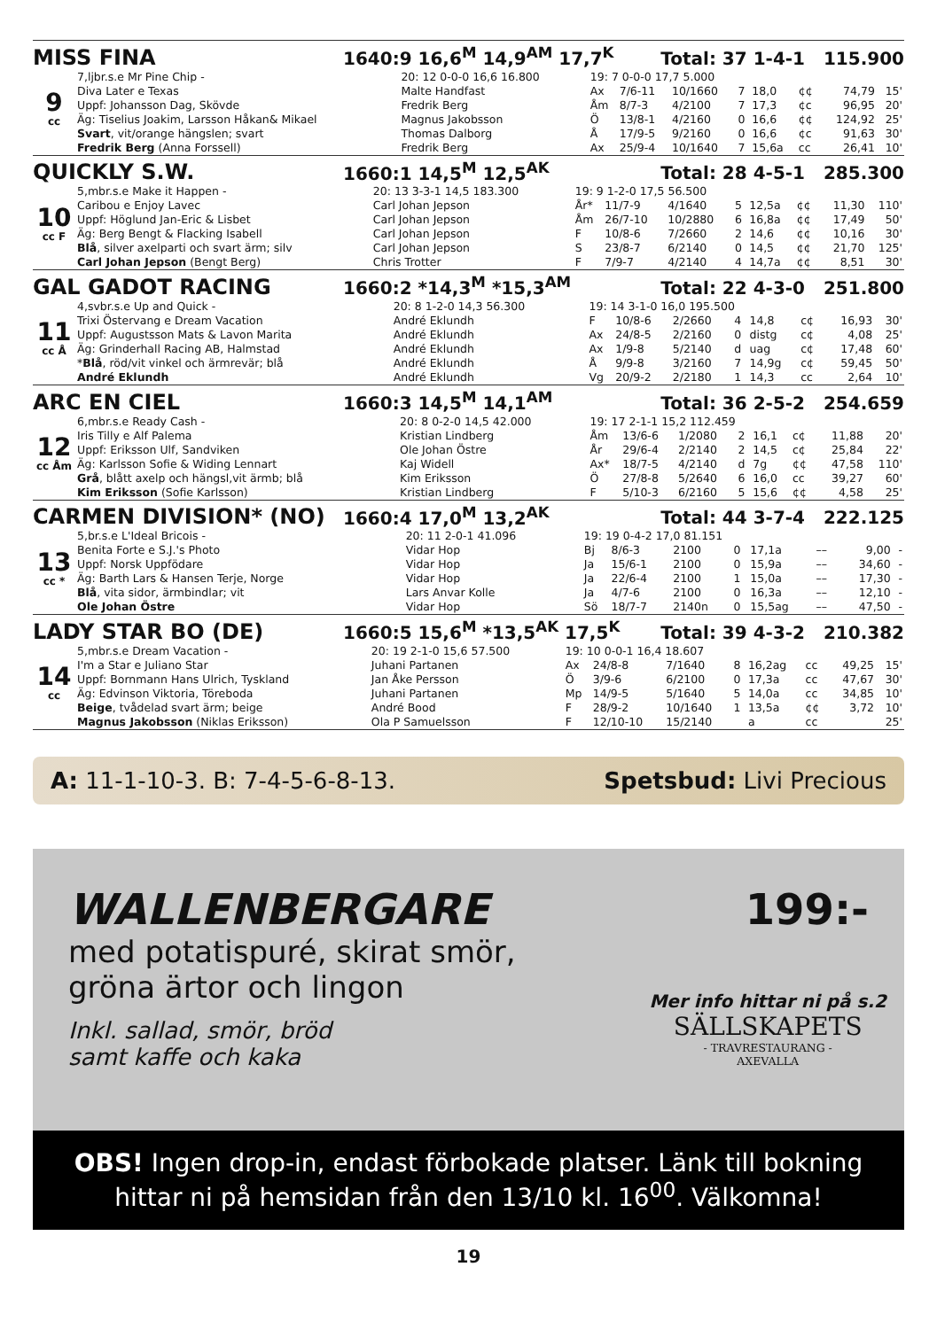MISS FINA 1640:9 16,6<sup>M</sup> 14,9<sup>AM</sup> 17,7<sup>K</sup> Total: 37 1-4-1 115.900
| 9 cc | 7,ljbr.s.e Mr Pine Chip - | 20: 12 0-0-0 16,6 16.800 | 19: 7 0-0-0 17,7 5.000 | | | | | | | |
| | Diva Later e Texas | Malte Handfast | Ax | 7/6-11 | 10/1660 | 7 | 18,0 | ¢¢ | 74,79 | 15' |
| | Uppf: Johansson Dag, Skövde | Fredrik Berg | Åm | 8/7-3 | 4/2100 | 7 | 17,3 | ¢c | 96,95 | 20' |
| | Äg: Tiselius Joakim, Larsson Håkan& Mikael | Magnus Jakobsson | Ö | 13/8-1 | 4/2160 | 0 | 16,6 | ¢¢ | 124,92 | 25' |
| | Svart , vit/orange hängslen; svart | Thomas Dalborg | Å | 17/9-5 | 9/2160 | 0 | 16,6 | ¢c | 91,63 | 30' |
| | Fredrik Berg (Anna Forssell) | Fredrik Berg | Ax | 25/9-4 | 10/1640 | 7 | 15,6a | cc | 26,41 | 10' |
QUICKLY S.W. 1660:1 14,5<sup>M</sup> 12,5<sup>AK</sup> Total: 28 4-5-1 285.300
| 10 cc F | 5,mbr.s.e Make it Happen - | 20: 13 3-3-1 14,5 183.300 | 19: 9 1-2-0 17,5 56.500 | | | | | | | |
| | Caribou e Enjoy Lavec | Carl Johan Jepson | År* | 11/7-9 | 4/1640 | 5 | 12,5a | ¢¢ | 11,30 | 110' |
| | Uppf: Höglund Jan-Eric & Lisbet | Carl Johan Jepson | Åm | 26/7-10 | 10/2880 | 6 | 16,8a | ¢¢ | 17,49 | 50' |
| | Äg: Berg Bengt & Flacking Isabell | Carl Johan Jepson | F | 10/8-6 | 7/2660 | 2 | 14,6 | ¢¢ | 10,16 | 30' |
| | Blå , silver axelparti och svart ärm; silv | Carl Johan Jepson | S | 23/8-7 | 6/2140 | 0 | 14,5 | ¢¢ | 21,70 | 125' |
| | Carl Johan Jepson (Bengt Berg) | Chris Trotter | F | 7/9-7 | 4/2140 | 4 | 14,7a | ¢¢ | 8,51 | 30' |
GAL GADOT RACING 1660:2 *14,3<sup>M</sup> *15,3<sup>AM</sup> Total: 22 4-3-0 251.800
| 11 cc Å | 4,svbr.s.e Up and Quick - | 20: 8 1-2-0 14,3 56.300 | 19: 14 3-1-0 16,0 195.500 | | | | | | | |
| | Trixi Östervang e Dream Vacation | André Eklundh | F | 10/8-6 | 2/2660 | 4 | 14,8 | c¢ | 16,93 | 30' |
| | Uppf: Augustsson Mats & Lavon Marita | André Eklundh | Ax | 24/8-5 | 2/2160 | 0 | distg | c¢ | 4,08 | 25' |
| | Äg: Grinderhall Racing AB, Halmstad | André Eklundh | Ax | 1/9-8 | 5/2140 | d | uag | c¢ | 17,48 | 60' |
| | * Blå , röd/vit vinkel och ärmrevär; blå | André Eklundh | Å | 9/9-8 | 3/2160 | 7 | 14,9g | c¢ | 59,45 | 50' |
| | André Eklundh | André Eklundh | Vg | 20/9-2 | 2/2180 | 1 | 14,3 | cc | 2,64 | 10' |
ARC EN CIEL 1660:3 14,5<sup>M</sup> 14,1<sup>AM</sup> Total: 36 2-5-2 254.659
| 12 cc Åm | 6,mbr.s.e Ready Cash - | 20: 8 0-2-0 14,5 42.000 | 19: 17 2-1-1 15,2 112.459 | | | | | | | |
| | Iris Tilly e Alf Palema | Kristian Lindberg | Åm | 13/6-6 | 1/2080 | 2 | 16,1 | c¢ | 11,88 | 20' |
| | Uppf: Eriksson Ulf, Sandviken | Ole Johan Östre | År | 29/6-4 | 2/2140 | 2 | 14,5 | c¢ | 25,84 | 22' |
| | Äg: Karlsson Sofie & Widing Lennart | Kaj Widell | Ax* | 18/7-5 | 4/2140 | d | 7g | ¢¢ | 47,58 | 110' |
| | Grå , blått axelp och hängsl,vit ärmb; blå | Kim Eriksson | Ö | 27/8-8 | 5/2640 | 6 | 16,0 | cc | 39,27 | 60' |
| | Kim Eriksson (Sofie Karlsson) | Kristian Lindberg | F | 5/10-3 | 6/2160 | 5 | 15,6 | ¢¢ | 4,58 | 25' |
CARMEN DIVISION* (NO) 1660:4 17,0<sup>M</sup> 13,2<sup>AK</sup> Total: 44 3-7-4 222.125
| 13 cc * | 5,br.s.e L'Ideal Bricois - | 20: 11 2-0-1 41.096 | 19: 19 0-4-2 17,0 81.151 | | | | | | | |
| | Benita Forte e S.J.'s Photo | Vidar Hop | Bj | 8/6-3 | 2100 | 0 | 17,1a | –– | 9,00 | - |
| | Uppf: Norsk Uppfödare | Vidar Hop | Ja | 15/6-1 | 2100 | 0 | 15,9a | –– | 34,60 | - |
| | Äg: Barth Lars & Hansen Terje, Norge | Vidar Hop | Ja | 22/6-4 | 2100 | 1 | 15,0a | –– | 17,30 | - |
| | Blå , vita sidor, ärmbindlar; vit | Lars Anvar Kolle | Ja | 4/7-6 | 2100 | 0 | 16,3a | –– | 12,10 | - |
| | Ole Johan Östre | Vidar Hop | Sö | 18/7-7 | 2140n | 0 | 15,5ag | –– | 47,50 | - |
LADY STAR BO (DE) 1660:5 15,6<sup>M</sup> *13,5<sup>AK</sup> 17,5<sup>K</sup> Total: 39 4-3-2 210.382
| 14 cc | 5,mbr.s.e Dream Vacation - | 20: 19 2-1-0 15,6 57.500 | 19: 10 0-0-1 16,4 18.607 | | | | | | | |
| | I'm a Star e Juliano Star | Juhani Partanen | Ax | 24/8-8 | 7/1640 | 8 | 16,2ag | cc | 49,25 | 15' |
| | Uppf: Bornmann Hans Ulrich, Tyskland | Jan Åke Persson | Ö | 3/9-6 | 6/2100 | 0 | 17,3a | cc | 47,67 | 30' |
| | Äg: Edvinson Viktoria, Töreboda | Juhani Partanen | Mp | 14/9-5 | 5/1640 | 5 | 14,0a | cc | 34,85 | 10' |
| | Beige , tvådelad svart ärm; beige | André Bood | F | 28/9-2 | 10/1640 | 1 | 13,5a | ¢¢ | 3,72 | 10' |
| | Magnus Jakobsson (Niklas Eriksson) | Ola P Samuelsson | F | 12/10-10 | 15/2140 | | a | cc | | 25' |
A: 11-1-10-3. B: 7-4-5-6-8-13. Spetsbud: Livi Precious
WALLENBERGARE 199:-
med potatispuré, skirat smör,
gröna ärtor och lingon
Inkl. sallad, smör, bröd
samt kaffe och kaka
Mer info hittar ni på s.2
SÄLLSKAPETS
- TRAVRESTAURANG -
AXEVALLA
OBS! Ingen drop-in, endast förbokade platser. Länk till bokning hittar ni på hemsidan från den 13/10 kl. 16<sup>00</sup>. Välkomna!
19